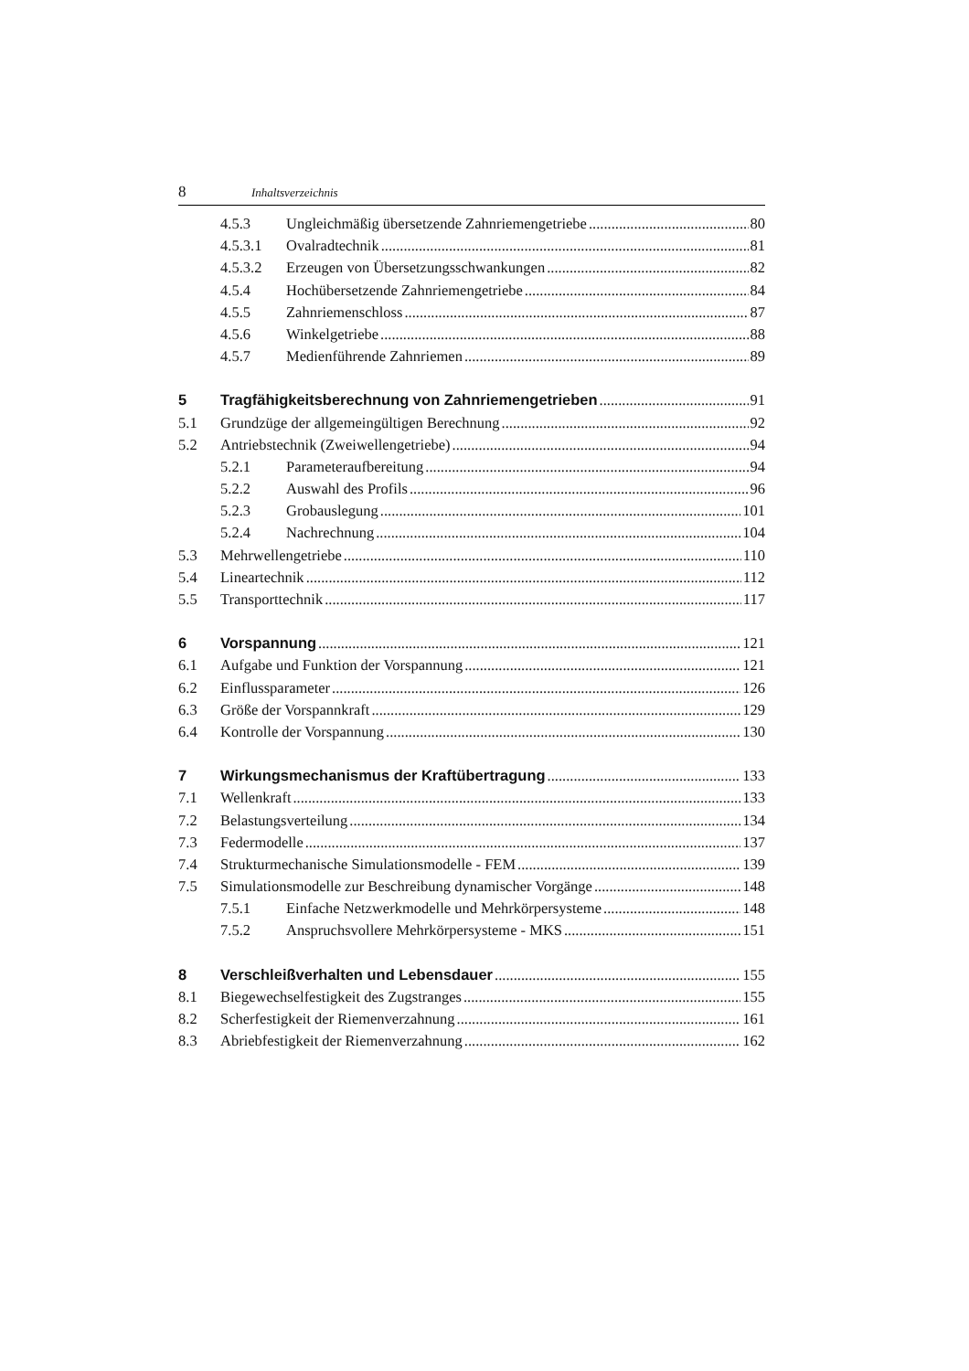8 Inhaltsverzeichnis
4.5.3 Ungleichmäßig übersetzende Zahnriemengetriebe 80
4.5.3.1 Ovalradtechnik 81
4.5.3.2 Erzeugen von Übersetzungsschwankungen 82
4.5.4 Hochübersetzende Zahnriemengetriebe 84
4.5.5 Zahnriemenschloss 87
4.5.6 Winkelgetriebe 88
4.5.7 Medienführende Zahnriemen 89
5 Tragfähigkeitsberechnung von Zahnriemengetrieben 91
5.1 Grundzüge der allgemeingültigen Berechnung 92
5.2 Antriebstechnik (Zweiwellengetriebe) 94
5.2.1 Parameteraufbereitung 94
5.2.2 Auswahl des Profils 96
5.2.3 Grobauslegung 101
5.2.4 Nachrechnung 104
5.3 Mehrwellengetriebe 110
5.4 Lineartechnik 112
5.5 Transporttechnik 117
6 Vorspannung 121
6.1 Aufgabe und Funktion der Vorspannung 121
6.2 Einflussparameter 126
6.3 Größe der Vorspannkraft 129
6.4 Kontrolle der Vorspannung 130
7 Wirkungsmechanismus der Kraftübertragung 133
7.1 Wellenkraft 133
7.2 Belastungsverteilung 134
7.3 Federmodelle 137
7.4 Strukturmechanische Simulationsmodelle - FEM 139
7.5 Simulationsmodelle zur Beschreibung dynamischer Vorgänge 148
7.5.1 Einfache Netzwerkmodelle und Mehrkörpersysteme 148
7.5.2 Anspruchsvollere Mehrkörpersysteme - MKS 151
8 Verschleißverhalten und Lebensdauer 155
8.1 Biegewechselfestigkeit des Zugstranges 155
8.2 Scherfestigkeit der Riemenverzahnung 161
8.3 Abriebfestigkeit der Riemenverzahnung 162